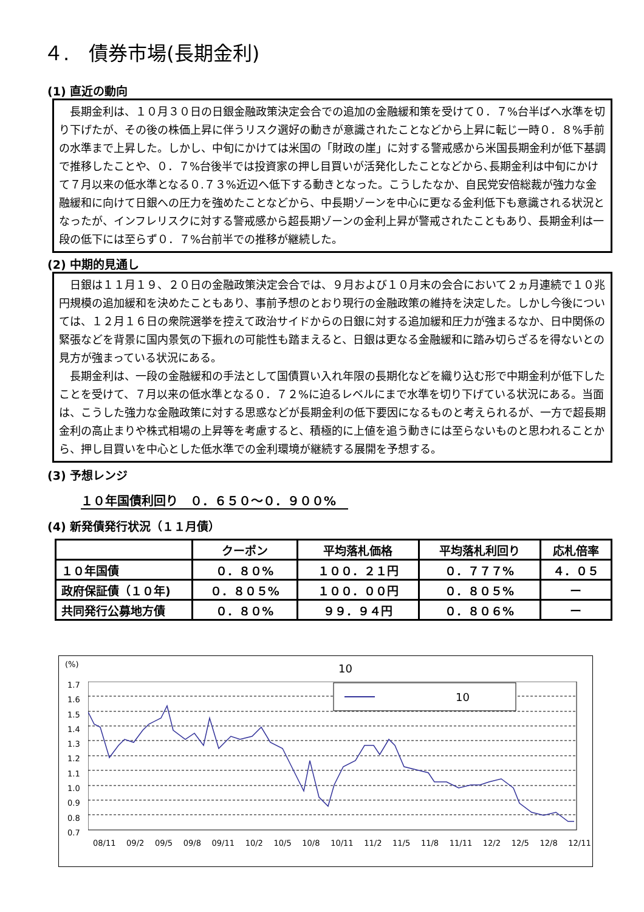４.　債券市場(長期金利)
(1) 直近の動向
長期金利は、１０月３０日の日銀金融政策決定会合での追加の金融緩和策を受けて０．７%台半ばへ水準を切り下げたが、その後の株価上昇に伴うリスク選好の動きが意識されたことなどから上昇に転じ一時０．８%手前の水準まで上昇した。しかし、中旬にかけては米国の「財政の崖」に対する警戒感から米国長期金利が低下基調で推移したことや、０．７%台後半では投資家の押し目買いが活発化したことなどから､長期金利は中旬にかけて７月以来の低水準となる０.７３%近辺へ低下する動きとなった。こうしたなか、自民党安倍総裁が強力な金融緩和に向けて日銀への圧力を強めたことなどから、中長期ゾーンを中心に更なる金利低下も意識される状況となったが、インフレリスクに対する警戒感から超長期ゾーンの金利上昇が警戒されたこともあり、長期金利は一段の低下には至らず０．７%台前半での推移が継続した。
(2) 中期的見通し
日銀は１１月１９、２０日の金融政策決定会合では、９月および１０月末の会合において２ヵ月連続で１０兆円規模の追加緩和を決めたこともあり、事前予想のとおり現行の金融政策の維持を決定した。しかし今後については、１２月１６日の衆院選挙を控えて政治サイドからの日銀に対する追加緩和圧力が強まるなか、日中関係の緊張などを背景に国内景気の下振れの可能性も踏まえると、日銀は更なる金融緩和に踏み切らざるを得ないとの見方が強まっている状況にある。
長期金利は、一段の金融緩和の手法として国債買い入れ年限の長期化などを織り込む形で中期金利が低下したことを受けて、７月以来の低水準となる０．７２%に迫るレベルにまで水準を切り下げている状況にある。当面は、こうした強力な金融政策に対する思惑などが長期金利の低下要因になるものと考えられるが、一方で超長期金利の高止まりや株式相場の上昇等を考慮すると、積極的に上値を追う動きには至らないものと思われることから、押し目買いを中心とした低水準での金利環境が継続する展開を予想する。
(3) 予想レンジ
１０年国債利回り　０．６５０～０．９００%
(4) 新発債発行状況（１１月債）
| | クーポン | 平均落札価格 | 平均落札利回り | 応札倍率 |
| --- | --- | --- | --- | --- |
| １０年国債 | ０．８０% | １００．２１円 | ０．７７７% | ４．０５ |
| 政府保証債（１０年) | ０．８０５% | １００．００円 | ０．８０５% | ー |
| 共同発行公募地方債 | ０．８０% | ９９．９４円 | ０．８０６% | ー |
(%) 10
1.7
1.6
1.5
1.4
1.3
1.2
1.1
1.0
0.9
0.8
0.7
10
08/11 09/2 09/5 09/8 09/11 10/2 10/5 10/8 10/11 11/2 11/5 11/8 11/11 12/2 12/5 12/8 12/11